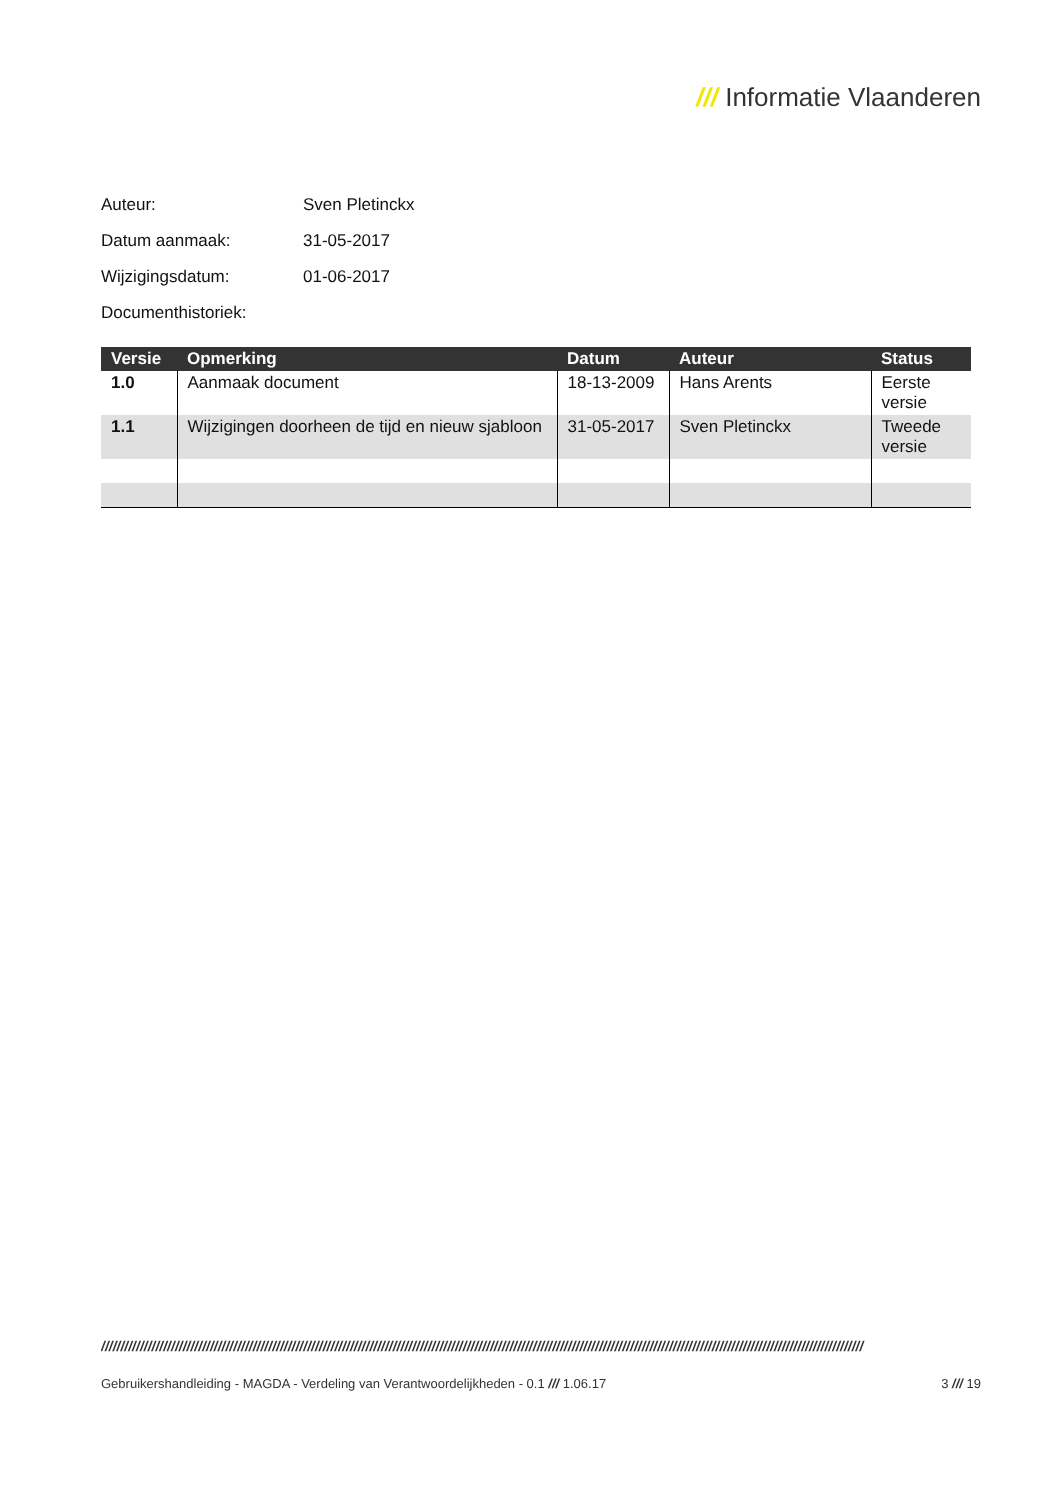/// Informatie Vlaanderen
Auteur: Sven Pletinckx
Datum aanmaak: 31-05-2017
Wijzigingsdatum: 01-06-2017
Documenthistoriek:
| Versie | Opmerking | Datum | Auteur | Status |
| --- | --- | --- | --- | --- |
| 1.0 | Aanmaak document | 18-13-2009 | Hans Arents | Eerste versie |
| 1.1 | Wijzigingen doorheen de tijd en nieuw sjabloon | 31-05-2017 | Sven Pletinckx | Tweede versie |
////////////////////////////////////////////////////////////////////////////////////////////////////////////////////////////////////////////////////////////////////////////////////////////////////
Gebruikershandleiding - MAGDA - Verdeling van Verantwoordelijkheden - 0.1 /// 1.06.17
3 /// 19